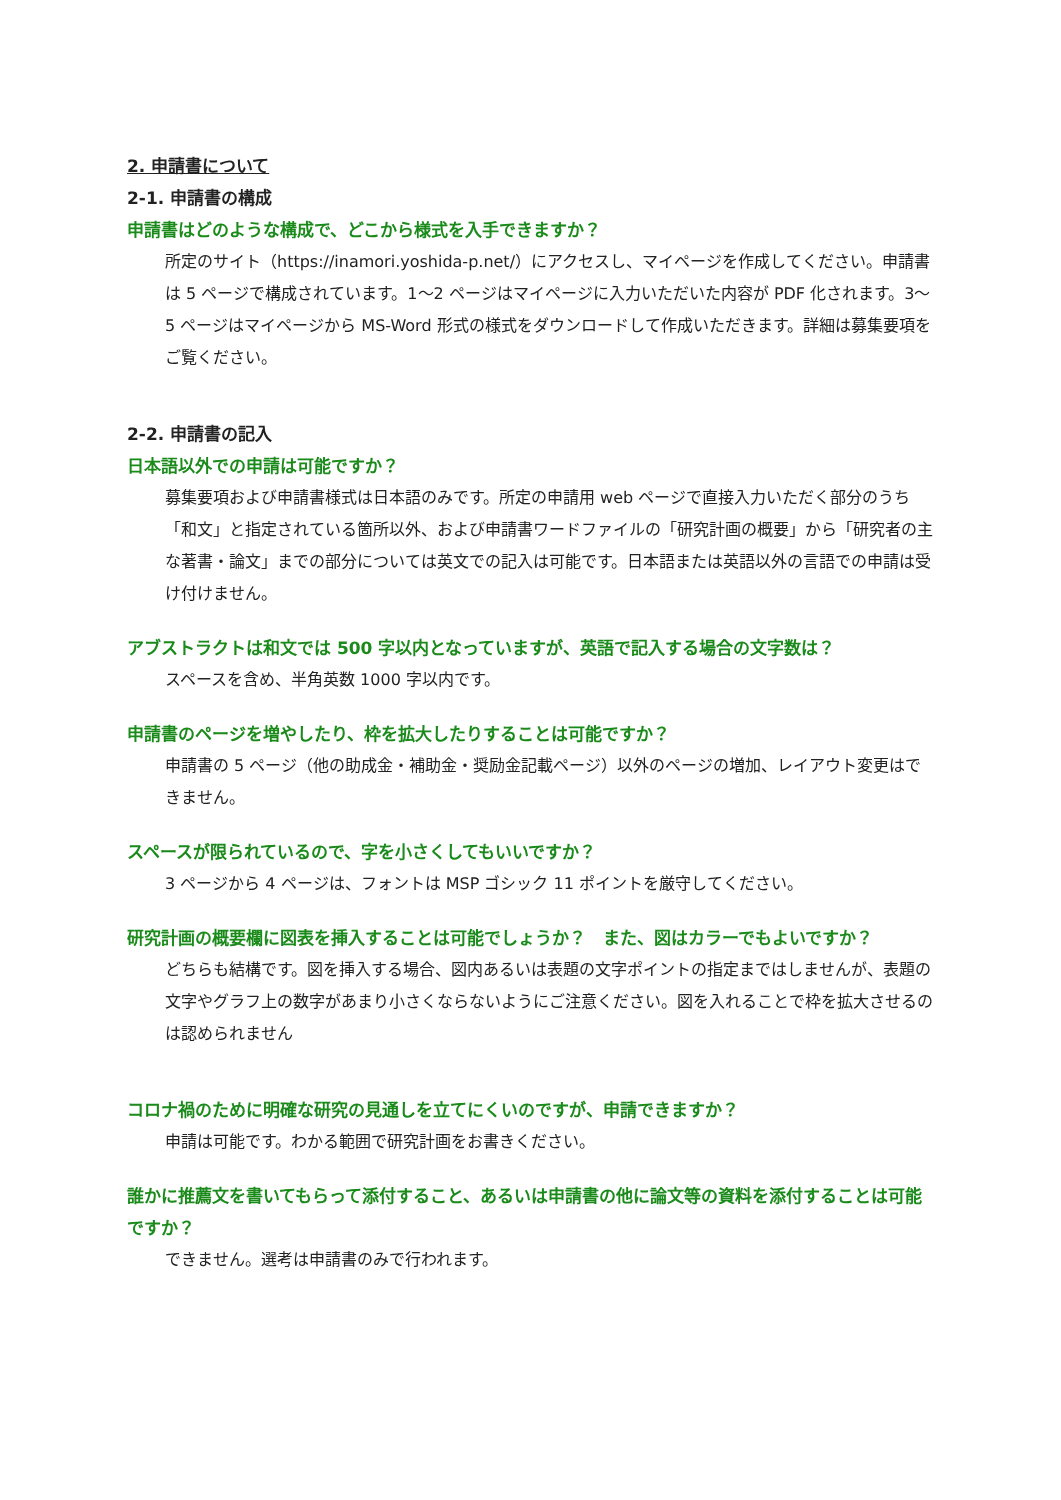2. 申請書について
2-1. 申請書の構成
申請書はどのような構成で、どこから様式を入手できますか？
所定のサイト（https://inamori.yoshida-p.net/）にアクセスし、マイページを作成してください。申請書は 5 ページで構成されています。1〜2 ページはマイページに入力いただいた内容が PDF 化されます。3〜5 ページはマイページから MS-Word 形式の様式をダウンロードして作成いただきます。詳細は募集要項をご覧ください。
2-2. 申請書の記入
日本語以外での申請は可能ですか？
募集要項および申請書様式は日本語のみです。所定の申請用 web ページで直接入力いただく部分のうち「和文」と指定されている箇所以外、および申請書ワードファイルの「研究計画の概要」から「研究者の主な著書・論文」までの部分については英文での記入は可能です。日本語または英語以外の言語での申請は受け付けません。
アブストラクトは和文では 500 字以内となっていますが、英語で記入する場合の文字数は？
スペースを含め、半角英数 1000 字以内です。
申請書のページを増やしたり、枠を拡大したりすることは可能ですか？
申請書の 5 ページ（他の助成金・補助金・奨励金記載ページ）以外のページの増加、レイアウト変更はできません。
スペースが限られているので、字を小さくしてもいいですか？
3 ページから 4 ページは、フォントは MSP ゴシック 11 ポイントを厳守してください。
研究計画の概要欄に図表を挿入することは可能でしょうか？　また、図はカラーでもよいですか？
どちらも結構です。図を挿入する場合、図内あるいは表題の文字ポイントの指定まではしませんが、表題の文字やグラフ上の数字があまり小さくならないようにご注意ください。図を入れることで枠を拡大させるのは認められません
コロナ禍のために明確な研究の見通しを立てにくいのですが、申請できますか？
申請は可能です。わかる範囲で研究計画をお書きください。
誰かに推薦文を書いてもらって添付すること、あるいは申請書の他に論文等の資料を添付することは可能ですか？
できません。選考は申請書のみで行われます。